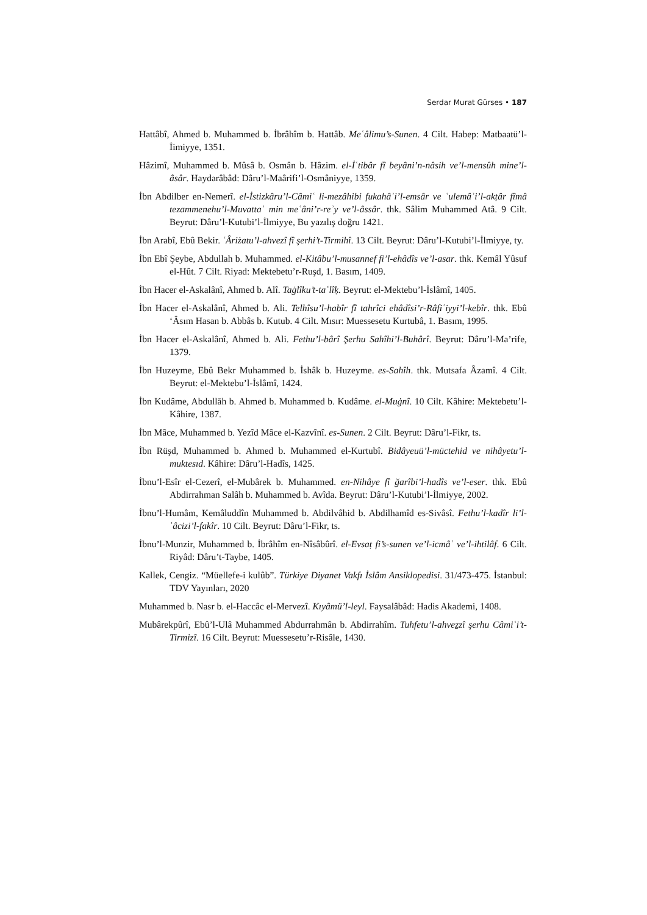Serdar Murat Gürses • 187
Hattâbî, Ahmed b. Muhammed b. İbrâhîm b. Hattâb. Meʿâlimu’s-Sunen. 4 Cilt. Habep: Matbaatü’l-İimiyye, 1351.
Hâzimî, Muhammed b. Mûsâ b. Osmân b. Hâzim. el-İʿtibâr fî beyâni’n-nâsih ve’l-mensûh mine’l-âsâr. Haydarâbâd: Dâru’l-Maârifi’l-Osmâniyye, 1359.
İbn Abdilber en-Nemerî. el-İstizkâru’l-Câmiʿ li-mezâhibi fukahâʾi’l-emsâr ve ʿulemâʾi’l-akṭâr fîmâ tezammenehu’l-Muvattaʾ min meʿâni’r-reʾy ve’l-âssâr. thk. Sâlim Muhammed Atâ. 9 Cilt. Beyrut: Dâru’l-Kutubi’l-İlmiyye, Bu yazılış doğru 1421.
İbn Arabî, Ebû Bekir. ʿÂriżatu’l-ahvezî fî şerhi’t-Tirmihî. 13 Cilt. Beyrut: Dâru’l-Kutubi’l-İlmiyye, ty.
İbn Ebî Şeybe, Abdullah b. Muhammed. el-Kitâbu’l-musannef fi’l-ehâdîs ve’l-asar. thk. Kemâl Yûsuf el-Hût. 7 Cilt. Riyad: Mektebetu’r-Ruşd, 1. Basım, 1409.
İbn Hacer el-Askalânî, Ahmed b. Alî. Taġlîku’t-taʿlîḳ. Beyrut: el-Mektebu’l-İslâmî, 1405.
İbn Hacer el-Askalânî, Ahmed b. Ali. Telhîsu’l-habîr fî tahrîci ehâdîsi’r-Râfiʿiyyi’l-kebîr. thk. Ebû ‘Âsım Hasan b. Abbâs b. Kutub. 4 Cilt. Mısır: Muessesetu Kurtubâ, 1. Basım, 1995.
İbn Hacer el-Askalânî, Ahmed b. Ali. Fethu’l-bârî Şerhu Sahîhi’l-Buhârî. Beyrut: Dâru’l-Ma’rife, 1379.
İbn Huzeyme, Ebû Bekr Muhammed b. İshâk b. Huzeyme. es-Sahîh. thk. Mutsafa Âzamî. 4 Cilt. Beyrut: el-Mektebu’l-İslâmî, 1424.
İbn Kudâme, Abdullāh b. Ahmed b. Muhammed b. Kudâme. el-Muġnî. 10 Cilt. Kâhire: Mektebetu’l-Kâhire, 1387.
İbn Mâce, Muhammed b. Yezîd Mâce el-Kazvînî. es-Sunen. 2 Cilt. Beyrut: Dâru’l-Fikr, ts.
İbn Rüşd, Muhammed b. Ahmed b. Muhammed el-Kurtubî. Bidâyeuü’l-müctehid ve nihâyetu’l-muktesıd. Kâhire: Dâru’l-Hadîs, 1425.
İbnu’l-Esîr el-Cezerî, el-Mubârek b. Muhammed. en-Nihâye fî ğarîbi’l-hadîs ve’l-eser. thk. Ebû Abdirrahman Salâh b. Muhammed b. Avîda. Beyrut: Dâru’l-Kutubi’l-İlmiyye, 2002.
İbnu’l-Humâm, Kemâluddîn Muhammed b. Abdilvâhid b. Abdilhamîd es-Sivâsî. Fethu’l-kadîr li’l-ʿâcizi’l-fakîr. 10 Cilt. Beyrut: Dâru’l-Fikr, ts.
İbnu’l-Munzir, Muhammed b. İbrâhîm en-Nîsâbûrî. el-Evsaṭ fi’s-sunen ve’l-icmâʿ ve’l-ihtilâf. 6 Cilt. Riyâd: Dâru’t-Taybe, 1405.
Kallek, Cengiz. “Müellefe-i kulûb”. Türkiye Diyanet Vakfı İslâm Ansiklopedisi. 31/473-475. İstanbul: TDV Yayınları, 2020
Muhammed b. Nasr b. el-Haccâc el-Mervezî. Kıyâmü’l-leyl. Faysalâbâd: Hadis Akademi, 1408.
Mubârekpûrî, Ebû’l-Ulâ Muhammed Abdurrahmân b. Abdirrahîm. Tuhfetu’l-ahveẕzî şerhu Câmiʿi’t-Tirmizî. 16 Cilt. Beyrut: Muessesetu’r-Risâle, 1430.